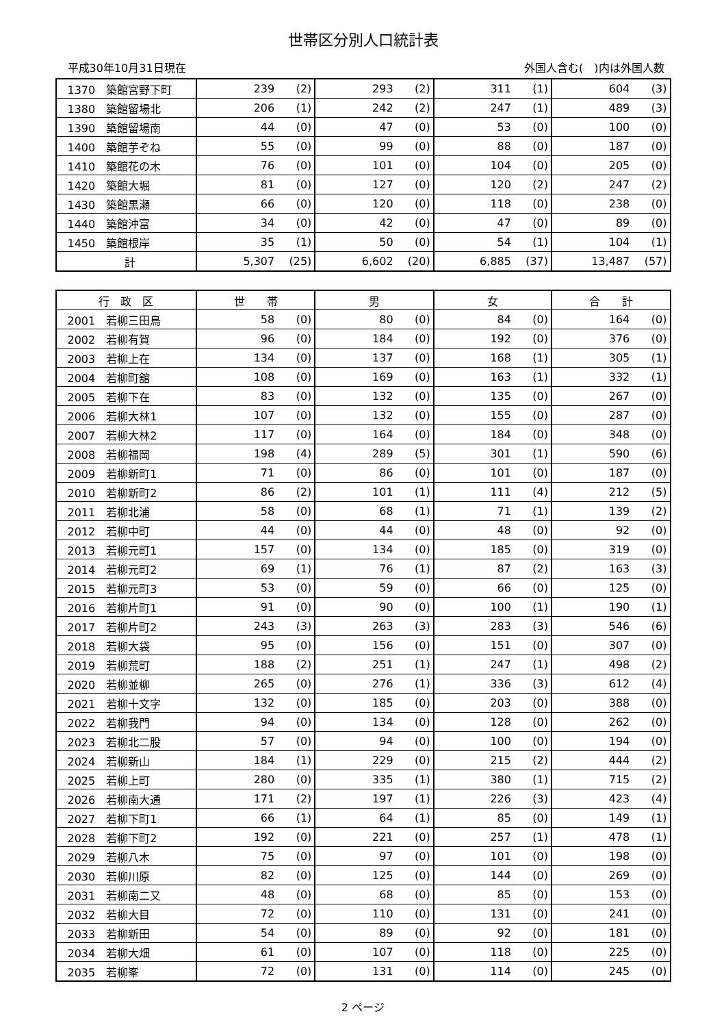世帯区分別人口統計表
平成30年10月31日現在 外国人含む(　)内は外国人数
| 1370 築館宮野下町 | 239 | (2) | 293 | (2) | 311 | (1) | 604 | (3) |
| 1380 築館留場北 | 206 | (1) | 242 | (2) | 247 | (1) | 489 | (3) |
| 1390 築館留場南 | 44 | (0) | 47 | (0) | 53 | (0) | 100 | (0) |
| 1400 築館芋ぞね | 55 | (0) | 99 | (0) | 88 | (0) | 187 | (0) |
| 1410 築館花の木 | 76 | (0) | 101 | (0) | 104 | (0) | 205 | (0) |
| 1420 築館大堀 | 81 | (0) | 127 | (0) | 120 | (2) | 247 | (2) |
| 1430 築館黒瀬 | 66 | (0) | 120 | (0) | 118 | (0) | 238 | (0) |
| 1440 築館沖富 | 34 | (0) | 42 | (0) | 47 | (0) | 89 | (0) |
| 1450 築館根岸 | 35 | (1) | 50 | (0) | 54 | (1) | 104 | (1) |
| 計 | 5,307 | (25) | 6,602 | (20) | 6,885 | (37) | 13,487 | (57) |
| 行 政 区 | 世 帯 | | 男 | | 女 | | 合 計 | |
| --- | --- | --- | --- | --- | --- | --- | --- | --- |
| 2001 若柳三田鳥 | 58 | (0) | 80 | (0) | 84 | (0) | 164 | (0) |
| 2002 若柳有賀 | 96 | (0) | 184 | (0) | 192 | (0) | 376 | (0) |
| 2003 若柳上在 | 134 | (0) | 137 | (0) | 168 | (1) | 305 | (1) |
| 2004 若柳町舘 | 108 | (0) | 169 | (0) | 163 | (1) | 332 | (1) |
| 2005 若柳下在 | 83 | (0) | 132 | (0) | 135 | (0) | 267 | (0) |
| 2006 若柳大林1 | 107 | (0) | 132 | (0) | 155 | (0) | 287 | (0) |
| 2007 若柳大林2 | 117 | (0) | 164 | (0) | 184 | (0) | 348 | (0) |
| 2008 若柳福岡 | 198 | (4) | 289 | (5) | 301 | (1) | 590 | (6) |
| 2009 若柳新町1 | 71 | (0) | 86 | (0) | 101 | (0) | 187 | (0) |
| 2010 若柳新町2 | 86 | (2) | 101 | (1) | 111 | (4) | 212 | (5) |
| 2011 若柳北浦 | 58 | (0) | 68 | (1) | 71 | (1) | 139 | (2) |
| 2012 若柳中町 | 44 | (0) | 44 | (0) | 48 | (0) | 92 | (0) |
| 2013 若柳元町1 | 157 | (0) | 134 | (0) | 185 | (0) | 319 | (0) |
| 2014 若柳元町2 | 69 | (1) | 76 | (1) | 87 | (2) | 163 | (3) |
| 2015 若柳元町3 | 53 | (0) | 59 | (0) | 66 | (0) | 125 | (0) |
| 2016 若柳片町1 | 91 | (0) | 90 | (0) | 100 | (1) | 190 | (1) |
| 2017 若柳片町2 | 243 | (3) | 263 | (3) | 283 | (3) | 546 | (6) |
| 2018 若柳大袋 | 95 | (0) | 156 | (0) | 151 | (0) | 307 | (0) |
| 2019 若柳荒町 | 188 | (2) | 251 | (1) | 247 | (1) | 498 | (2) |
| 2020 若柳並柳 | 265 | (0) | 276 | (1) | 336 | (3) | 612 | (4) |
| 2021 若柳十文字 | 132 | (0) | 185 | (0) | 203 | (0) | 388 | (0) |
| 2022 若柳我門 | 94 | (0) | 134 | (0) | 128 | (0) | 262 | (0) |
| 2023 若柳北二股 | 57 | (0) | 94 | (0) | 100 | (0) | 194 | (0) |
| 2024 若柳新山 | 184 | (1) | 229 | (0) | 215 | (2) | 444 | (2) |
| 2025 若柳上町 | 280 | (0) | 335 | (1) | 380 | (1) | 715 | (2) |
| 2026 若柳南大通 | 171 | (2) | 197 | (1) | 226 | (3) | 423 | (4) |
| 2027 若柳下町1 | 66 | (1) | 64 | (1) | 85 | (0) | 149 | (1) |
| 2028 若柳下町2 | 192 | (0) | 221 | (0) | 257 | (1) | 478 | (1) |
| 2029 若柳八木 | 75 | (0) | 97 | (0) | 101 | (0) | 198 | (0) |
| 2030 若柳川原 | 82 | (0) | 125 | (0) | 144 | (0) | 269 | (0) |
| 2031 若柳南二又 | 48 | (0) | 68 | (0) | 85 | (0) | 153 | (0) |
| 2032 若柳大目 | 72 | (0) | 110 | (0) | 131 | (0) | 241 | (0) |
| 2033 若柳新田 | 54 | (0) | 89 | (0) | 92 | (0) | 181 | (0) |
| 2034 若柳大畑 | 61 | (0) | 107 | (0) | 118 | (0) | 225 | (0) |
| 2035 若柳峯 | 72 | (0) | 131 | (0) | 114 | (0) | 245 | (0) |
2 ページ